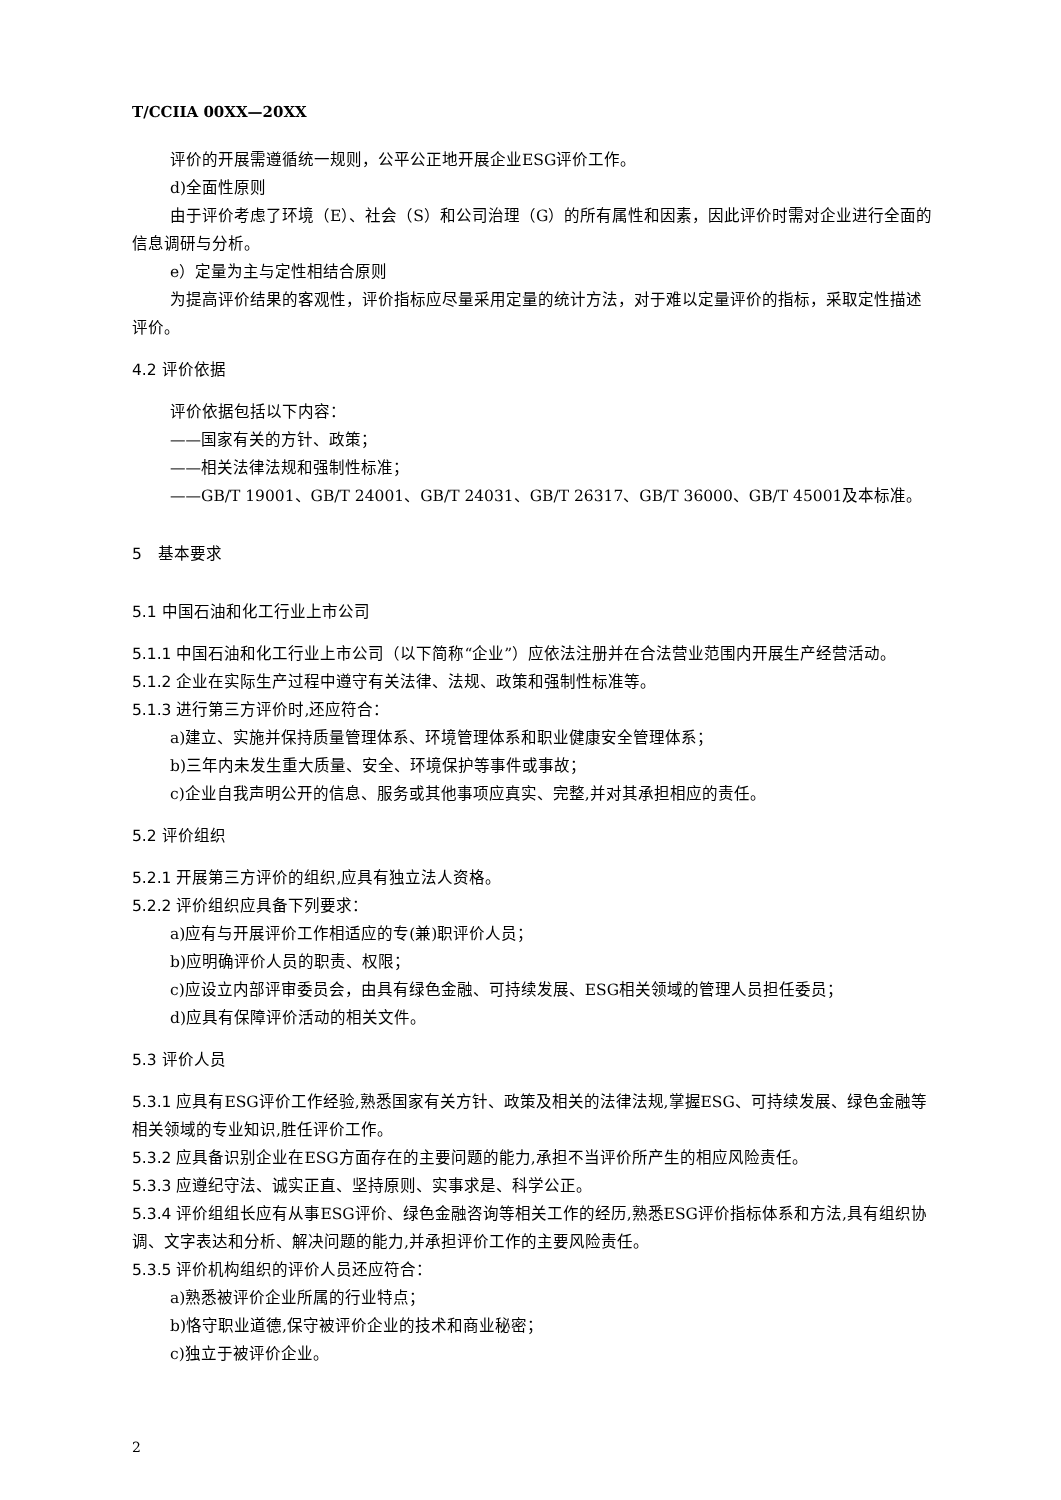T/CCIIA 00XX—20XX
评价的开展需遵循统一规则，公平公正地开展企业ESG评价工作。
d)全面性原则
由于评价考虑了环境（E）、社会（S）和公司治理（G）的所有属性和因素，因此评价时需对企业进行全面的信息调研与分析。
e）定量为主与定性相结合原则
为提高评价结果的客观性，评价指标应尽量采用定量的统计方法，对于难以定量评价的指标，采取定性描述评价。
4.2 评价依据
评价依据包括以下内容：
——国家有关的方针、政策；
——相关法律法规和强制性标准；
——GB/T 19001、GB/T 24001、GB/T 24031、GB/T 26317、GB/T 36000、GB/T 45001及本标准。
5　基本要求
5.1 中国石油和化工行业上市公司
5.1.1 中国石油和化工行业上市公司（以下简称“企业”）应依法注册并在合法营业范围内开展生产经营活动。
5.1.2 企业在实际生产过程中遵守有关法律、法规、政策和强制性标准等。
5.1.3 进行第三方评价时,还应符合：
a)建立、实施并保持质量管理体系、环境管理体系和职业健康安全管理体系；
b)三年内未发生重大质量、安全、环境保护等事件或事故；
c)企业自我声明公开的信息、服务或其他事项应真实、完整,并对其承担相应的责任。
5.2 评价组织
5.2.1 开展第三方评价的组织,应具有独立法人资格。
5.2.2 评价组织应具备下列要求：
a)应有与开展评价工作相适应的专(兼)职评价人员；
b)应明确评价人员的职责、权限；
c)应设立内部评审委员会，由具有绿色金融、可持续发展、ESG相关领域的管理人员担任委员；
d)应具有保障评价活动的相关文件。
5.3 评价人员
5.3.1 应具有ESG评价工作经验,熟悉国家有关方针、政策及相关的法律法规,掌握ESG、可持续发展、绿色金融等相关领域的专业知识,胜任评价工作。
5.3.2 应具备识别企业在ESG方面存在的主要问题的能力,承担不当评价所产生的相应风险责任。
5.3.3 应遵纪守法、诚实正直、坚持原则、实事求是、科学公正。
5.3.4 评价组组长应有从事ESG评价、绿色金融咨询等相关工作的经历,熟悉ESG评价指标体系和方法,具有组织协调、文字表达和分析、解决问题的能力,并承担评价工作的主要风险责任。
5.3.5 评价机构组织的评价人员还应符合：
a)熟悉被评价企业所属的行业特点；
b)恪守职业道德,保守被评价企业的技术和商业秘密；
c)独立于被评价企业。
2